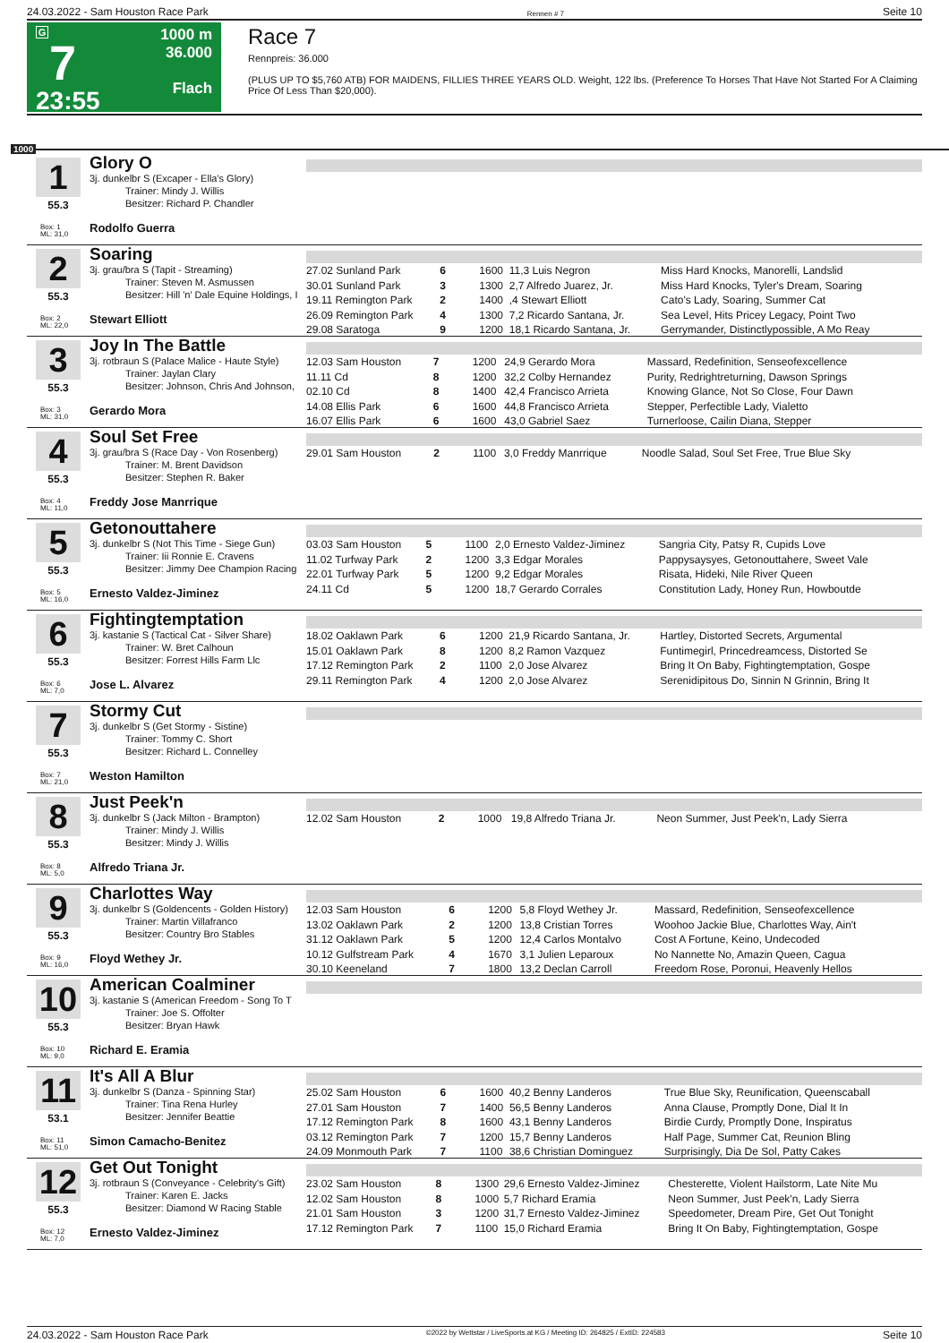24.03.2022 - Sam Houston Race Park Rennen # 7 Seite 10
G
7
23:55
1000 m
36.000
Flach
Race 7
Rennpreis: 36.000
(PLUS UP TO $5,760 ATB) FOR MAIDENS, FILLIES THREE YEARS OLD. Weight, 122 lbs. (Preference To Horses That Have Not Started For A Claiming Price Of Less Than $20,000).
1000
1
55.3
Box: 1
ML: 31,0
Glory O
3j. dunkelbr S (Excaper - Ella's Glory)
Trainer: Mindy J. Willis
Besitzer: Richard P. Chandler
Rodolfo Guerra
2
55.3
Box: 2
ML: 22,0
Soaring
3j. grau/bra S (Tapit - Streaming)
Trainer: Steven M. Asmussen
Besitzer: Hill 'n' Dale Equine Holdings, I
Stewart Elliott
| 27.02 Sunland Park | 6 | 1600 | 11,3 Luis Negron | Miss Hard Knocks, Manorelli, Landslid |
| 30.01 Sunland Park | 3 | 1300 | 2,7 Alfredo Juarez, Jr. | Miss Hard Knocks, Tyler's Dream, Soaring |
| 19.11 Remington Park | 2 | 1400 | ,4 Stewart Elliott | Cato's Lady, Soaring, Summer Cat |
| 26.09 Remington Park | 4 | 1300 | 7,2 Ricardo Santana, Jr. | Sea Level, Hits Pricey Legacy, Point Two |
| 29.08 Saratoga | 9 | 1200 | 18,1 Ricardo Santana, Jr. | Gerrymander, Distinctlypossible, A Mo Reay |
3
55.3
Box: 3
ML: 31,0
Joy In The Battle
3j. rotbraun S (Palace Malice - Haute Style)
Trainer: Jaylan Clary
Besitzer: Johnson, Chris And Johnson,
Gerardo Mora
| 12.03 Sam Houston | 7 | 1200 | 24,9 Gerardo Mora | Massard, Redefinition, Senseofexcellence |
| 11.11 Cd | 8 | 1200 | 32,2 Colby Hernandez | Purity, Redrightreturning, Dawson Springs |
| 02.10 Cd | 8 | 1400 | 42,4 Francisco Arrieta | Knowing Glance, Not So Close, Four Dawn |
| 14.08 Ellis Park | 6 | 1600 | 44,8 Francisco Arrieta | Stepper, Perfectible Lady, Vialetto |
| 16.07 Ellis Park | 6 | 1600 | 43,0 Gabriel Saez | Turnerloose, Cailin Diana, Stepper |
4
55.3
Box: 4
ML: 11,0
Soul Set Free
3j. grau/bra S (Race Day - Von Rosenberg)
Trainer: M. Brent Davidson
Besitzer: Stephen R. Baker
Freddy Jose Manrrique
| 29.01 Sam Houston | 2 | 1100 | 3,0 Freddy Manrrique | Noodle Salad, Soul Set Free, True Blue Sky |
5
55.3
Box: 5
ML: 16,0
Getonouttahere
3j. dunkelbr S (Not This Time - Siege Gun)
Trainer: Iii Ronnie E. Cravens
Besitzer: Jimmy Dee Champion Racing
Ernesto Valdez-Jiminez
| 03.03 Sam Houston | 5 | 1100 | 2,0 Ernesto Valdez-Jiminez | Sangria City, Patsy R, Cupids Love |
| 11.02 Turfway Park | 2 | 1200 | 3,3 Edgar Morales | Pappysaysyes, Getonouttahere, Sweet Vale |
| 22.01 Turfway Park | 5 | 1200 | 9,2 Edgar Morales | Risata, Hideki, Nile River Queen |
| 24.11 Cd | 5 | 1200 | 18,7 Gerardo Corrales | Constitution Lady, Honey Run, Howboutde |
6
55.3
Box: 6
ML: 7,0
Fightingtemptation
3j. kastanie S (Tactical Cat - Silver Share)
Trainer: W. Bret Calhoun
Besitzer: Forrest Hills Farm Llc
Jose L. Alvarez
| 18.02 Oaklawn Park | 6 | 1200 | 21,9 Ricardo Santana, Jr. | Hartley, Distorted Secrets, Argumental |
| 15.01 Oaklawn Park | 8 | 1200 | 8,2 Ramon Vazquez | Funtimegirl, Princedreamcess, Distorted Se |
| 17.12 Remington Park | 2 | 1100 | 2,0 Jose Alvarez | Bring It On Baby, Fightingtemptation, Gospe |
| 29.11 Remington Park | 4 | 1200 | 2,0 Jose Alvarez | Serenidipitous Do, Sinnin N Grinnin, Bring It |
7
55.3
Box: 7
ML: 21,0
Stormy Cut
3j. dunkelbr S (Get Stormy - Sistine)
Trainer: Tommy C. Short
Besitzer: Richard L. Connelley
Weston Hamilton
8
55.3
Box: 8
ML: 5,0
Just Peek'n
3j. dunkelbr S (Jack Milton - Brampton)
Trainer: Mindy J. Willis
Besitzer: Mindy J. Willis
Alfredo Triana Jr.
| 12.02 Sam Houston | 2 | 1000 | 19,8 Alfredo Triana Jr. | Neon Summer, Just Peek'n, Lady Sierra |
9
55.3
Box: 9
ML: 16,0
Charlottes Way
3j. dunkelbr S (Goldencents - Golden History)
Trainer: Martin Villafranco
Besitzer: Country Bro Stables
Floyd Wethey Jr.
| 12.03 Sam Houston | 6 | 1200 | 5,8 Floyd Wethey Jr. | Massard, Redefinition, Senseofexcellence |
| 13.02 Oaklawn Park | 2 | 1200 | 13,8 Cristian Torres | Woohoo Jackie Blue, Charlottes Way, Ain't |
| 31.12 Oaklawn Park | 5 | 1200 | 12,4 Carlos Montalvo | Cost A Fortune, Keino, Undecoded |
| 10.12 Gulfstream Park | 4 | 1670 | 3,1 Julien Leparoux | No Nannette No, Amazin Queen, Cagua |
| 30.10 Keeneland | 7 | 1800 | 13,2 Declan Carroll | Freedom Rose, Poronui, Heavenly Hellos |
10
55.3
Box: 10
ML: 9,0
American Coalminer
3j. kastanie S (American Freedom - Song To T
Trainer: Joe S. Offolter
Besitzer: Bryan Hawk
Richard E. Eramia
11
53.1
Box: 11
ML: 51,0
It's All A Blur
3j. dunkelbr S (Danza - Spinning Star)
Trainer: Tina Rena Hurley
Besitzer: Jennifer Beattie
Simon Camacho-Benitez
| 25.02 Sam Houston | 6 | 1600 | 40,2 Benny Landeros | True Blue Sky, Reunification, Queenscaball |
| 27.01 Sam Houston | 7 | 1400 | 56,5 Benny Landeros | Anna Clause, Promptly Done, Dial It In |
| 17.12 Remington Park | 8 | 1600 | 43,1 Benny Landeros | Birdie Curdy, Promptly Done, Inspiratus |
| 03.12 Remington Park | 7 | 1200 | 15,7 Benny Landeros | Half Page, Summer Cat, Reunion Bling |
| 24.09 Monmouth Park | 7 | 1100 | 38,6 Christian Dominguez | Surprisingly, Dia De Sol, Patty Cakes |
12
55.3
Box: 12
ML: 7,0
Get Out Tonight
3j. rotbraun S (Conveyance - Celebrity's Gift)
Trainer: Karen E. Jacks
Besitzer: Diamond W Racing Stable
Ernesto Valdez-Jiminez
| 23.02 Sam Houston | 8 | 1300 | 29,6 Ernesto Valdez-Jiminez | Chesterette, Violent Hailstorm, Late Nite Mu |
| 12.02 Sam Houston | 8 | 1000 | 5,7 Richard Eramia | Neon Summer, Just Peek'n, Lady Sierra |
| 21.01 Sam Houston | 3 | 1200 | 31,7 Ernesto Valdez-Jiminez | Speedometer, Dream Pire, Get Out Tonight |
| 17.12 Remington Park | 7 | 1100 | 15,0 Richard Eramia | Bring It On Baby, Fightingtemptation, Gospe |
24.03.2022 - Sam Houston Race Park ©2022 by Wettstar / LiveSports.at KG / Meeting ID: 264825 / ExtID: 224583 Seite 10